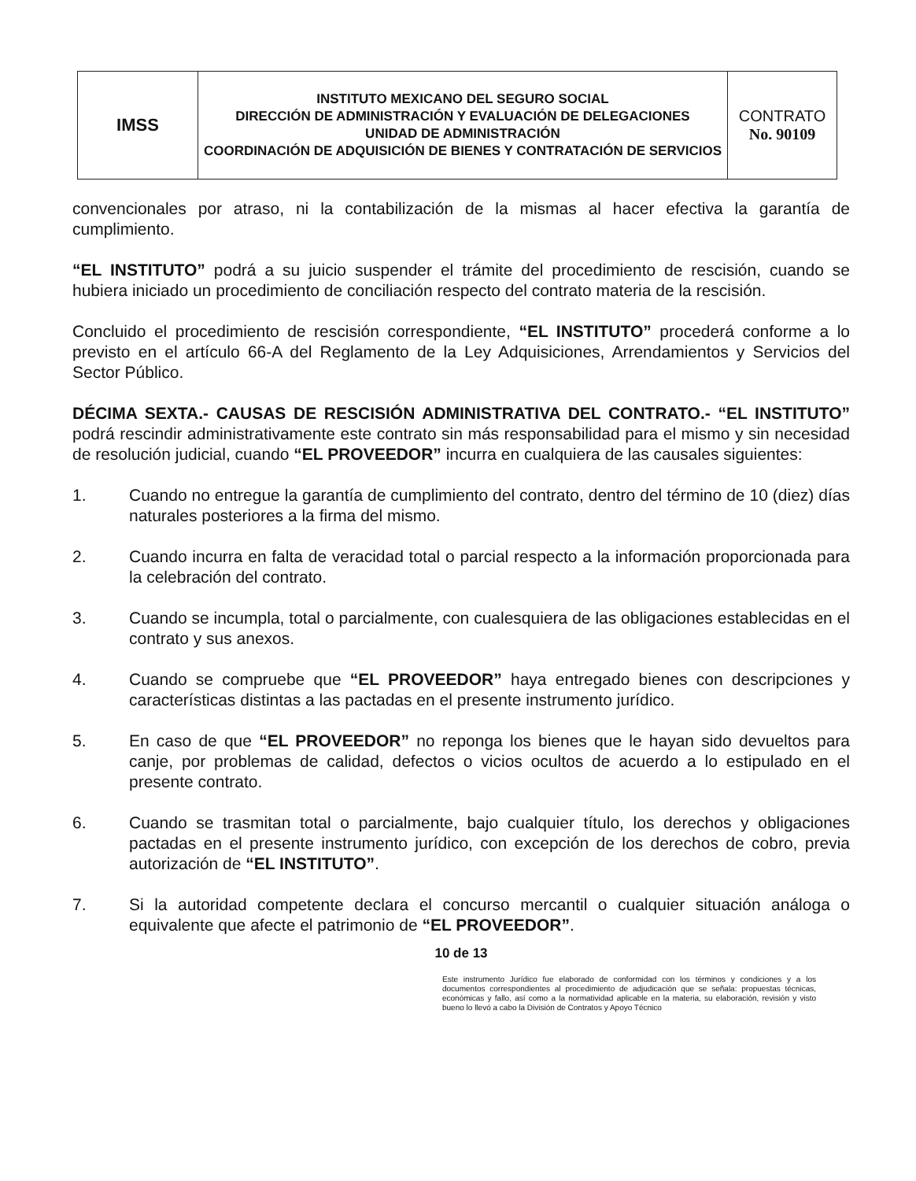| IMSS | INSTITUTO MEXICANO DEL SEGURO SOCIAL DIRECCIÓN DE ADMINISTRACIÓN Y EVALUACIÓN DE DELEGACIONES UNIDAD DE ADMINISTRACIÓN COORDINACIÓN DE ADQUISICIÓN DE BIENES Y CONTRATACIÓN DE SERVICIOS | CONTRATO No. 90109 |
convencionales por atraso, ni la contabilización de la mismas al hacer efectiva la garantía de cumplimiento.
“EL INSTITUTO” podrá a su juicio suspender el trámite del procedimiento de rescisión, cuando se hubiera iniciado un procedimiento de conciliación respecto del contrato materia de la rescisión.
Concluido el procedimiento de rescisión correspondiente, “EL INSTITUTO” procederá conforme a lo previsto en el artículo 66-A del Reglamento de la Ley Adquisiciones, Arrendamientos y Servicios del Sector Público.
DÉCIMA SEXTA.- CAUSAS DE RESCISIÓN ADMINISTRATIVA DEL CONTRATO.- “EL INSTITUTO” podrá rescindir administrativamente este contrato sin más responsabilidad para el mismo y sin necesidad de resolución judicial, cuando “EL PROVEEDOR” incurra en cualquiera de las causales siguientes:
1. Cuando no entregue la garantía de cumplimiento del contrato, dentro del término de 10 (diez) días naturales posteriores a la firma del mismo.
2. Cuando incurra en falta de veracidad total o parcial respecto a la información proporcionada para la celebración del contrato.
3. Cuando se incumpla, total o parcialmente, con cualesquiera de las obligaciones establecidas en el contrato y sus anexos.
4. Cuando se compruebe que “EL PROVEEDOR” haya entregado bienes con descripciones y características distintas a las pactadas en el presente instrumento jurídico.
5. En caso de que “EL PROVEEDOR” no reponga los bienes que le hayan sido devueltos para canje, por problemas de calidad, defectos o vicios ocultos de acuerdo a lo estipulado en el presente contrato.
6. Cuando se trasmitan total o parcialmente, bajo cualquier título, los derechos y obligaciones pactadas en el presente instrumento jurídico, con excepción de los derechos de cobro, previa autorización de “EL INSTITUTO”.
7. Si la autoridad competente declara el concurso mercantil o cualquier situación análoga o equivalente que afecte el patrimonio de “EL PROVEEDOR”.
10 de 13
Este instrumento Jurídico fue elaborado de conformidad con los términos y condiciones y a los documentos correspondientes al procedimiento de adjudicación que se señala: propuestas técnicas, económicas y fallo, así como a la normatividad aplicable en la materia, su elaboración, revisión y visto bueno lo llevó a cabo la División de Contratos y Apoyo Técnico